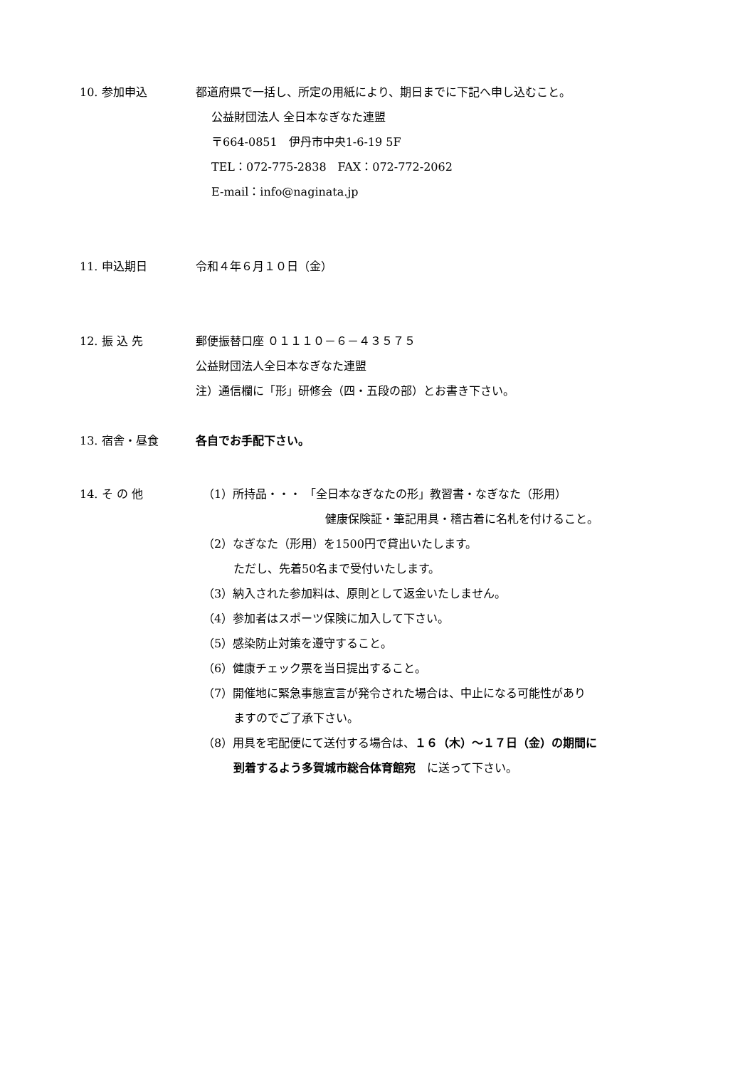10. 参加申込 都道府県で一括し、所定の用紙により、期日までに下記へ申し込むこと。
公益財団法人 全日本なぎなた連盟
〒664-0851　伊丹市中央1-6-19 5F
TEL：072-775-2838　FAX：072-772-2062
E-mail：info@naginata.jp
11. 申込期日 令和４年６月１０日（金）
12. 振 込 先 郵便振替口座 ０１１１０－６－４３５７５
公益財団法人全日本なぎなた連盟
注）通信欄に「形」研修会（四・五段の部）とお書き下さい。
13. 宿舎・昼食 各自でお手配下さい。
14. そ の 他 （1）所持品・・・ 「全日本なぎなたの形」教習書・なぎなた（形用）
健康保険証・筆記用具・稽古着に名札を付けること。
（2）なぎなた（形用）を1500円で貸出いたします。
ただし、先着50名まで受付いたします。
（3）納入された参加料は、原則として返金いたしません。
（4）参加者はスポーツ保険に加入して下さい。
（5）感染防止対策を遵守すること。
（6）健康チェック票を当日提出すること。
（7）開催地に緊急事態宣言が発令された場合は、中止になる可能性があり
ますのでご了承下さい。
（8）用具を宅配便にて送付する場合は、１６（木）～１７日（金）の期間に
到着するよう多賀城市総合体育館宛　に送って下さい。